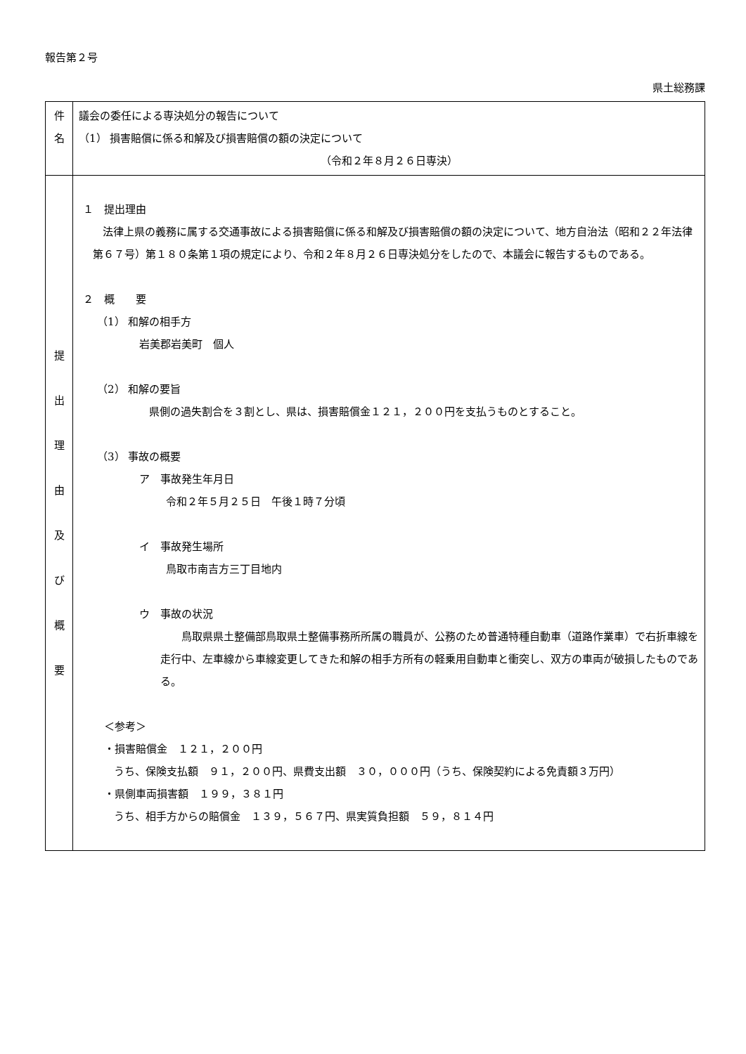報告第２号
県土総務課
| 件 名 | 議会の委任による専決処分の報告について （1） 損害賠償に係る和解及び損害賠償の額の決定について （令和２年８月２６日専決） |
| 提 出 理 由 及 び 概 要 | １ 提出理由 法律上県の義務に属する交通事故による損害賠償に係る和解及び損害賠償の額の決定について、地方自治法（昭和２２年法律第６７号）第１８０条第１項の規定により、令和２年８月２６日専決処分をしたので、本議会に報告するものである。 ２ 概 要 （1） 和解の相手方 岩美郡岩美町 個人 （2） 和解の要旨 県側の過失割合を３割とし、県は、損害賠償金１２１，２００円を支払うものとすること。 （3） 事故の概要 ア 事故発生年月日 令和２年５月２５日 午後１時７分頃 イ 事故発生場所 鳥取市南吉方三丁目地内 ウ 事故の状況 鳥取県県土整備部鳥取県土整備事務所所属の職員が、公務のため普通特種自動車（道路作業車）で右折車線を走行中、左車線から車線変更してきた和解の相手方所有の軽乗用自動車と衝突し、双方の車両が破損したものである。 ＜参考＞ ・損害賠償金 １２１，２００円 うち、保険支払額 ９１，２００円、県費支出額 ３０，０００円（うち、保険契約による免責額３万円） ・県側車両損害額 １９９，３８１円 うち、相手方からの賠償金 １３９，５６７円、県実質負担額 ５９，８１４円 |